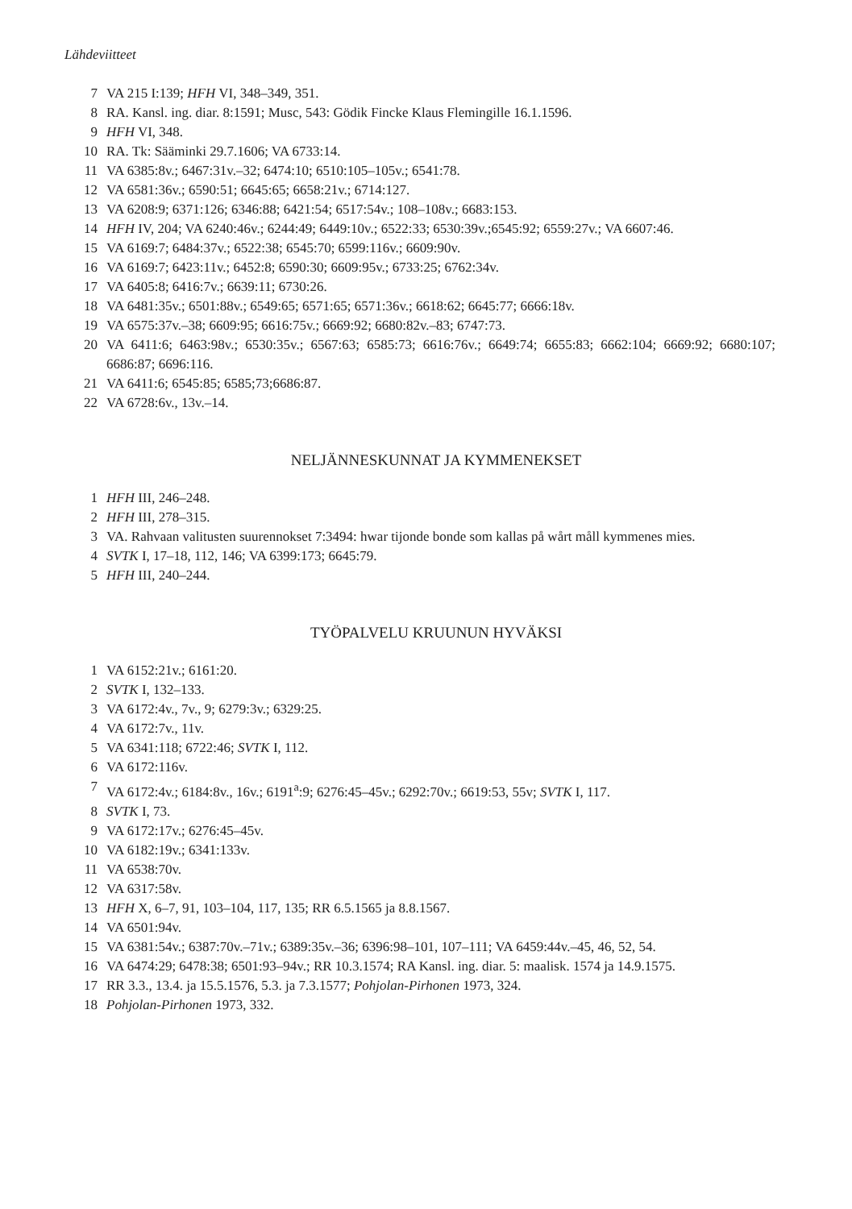Lähdeviitteet
7 VA 215 I:139; HFH VI, 348–349, 351.
8 RA. Kansl. ing. diar. 8:1591; Musc, 543: Gödik Fincke Klaus Flemingille 16.1.1596.
9 HFH VI, 348.
10 RA. Tk: Sääminki 29.7.1606; VA 6733:14.
11 VA 6385:8v.; 6467:31v.–32; 6474:10; 6510:105–105v.; 6541:78.
12 VA 6581:36v.; 6590:51; 6645:65; 6658:21v.; 6714:127.
13 VA 6208:9; 6371:126; 6346:88; 6421:54; 6517:54v.; 108–108v.; 6683:153.
14 HFH IV, 204; VA 6240:46v.; 6244:49; 6449:10v.; 6522:33; 6530:39v.;6545:92; 6559:27v.; VA 6607:46.
15 VA 6169:7; 6484:37v.; 6522:38; 6545:70; 6599:116v.; 6609:90v.
16 VA 6169:7; 6423:11v.; 6452:8; 6590:30; 6609:95v.; 6733:25; 6762:34v.
17 VA 6405:8; 6416:7v.; 6639:11; 6730:26.
18 VA 6481:35v.; 6501:88v.; 6549:65; 6571:65; 6571:36v.; 6618:62; 6645:77; 6666:18v.
19 VA 6575:37v.–38; 6609:95; 6616:75v.; 6669:92; 6680:82v.–83; 6747:73.
20 VA 6411:6; 6463:98v.; 6530:35v.; 6567:63; 6585:73; 6616:76v.; 6649:74; 6655:83; 6662:104; 6669:92; 6680:107; 6686:87; 6696:116.
21 VA 6411:6; 6545:85; 6585;73;6686:87.
22 VA 6728:6v., 13v.–14.
NELJÄNNESKUNNAT JA KYMMENEKSET
1 HFH III, 246–248.
2 HFH III, 278–315.
3 VA. Rahvaan valitusten suurennokset 7:3494: hwar tijonde bonde som kallas på wårt måll kymmenes mies.
4 SVTK I, 17–18, 112, 146; VA 6399:173; 6645:79.
5 HFH III, 240–244.
TYÖPALVELU KRUUNUN HYVÄKSI
1 VA 6152:21v.; 6161:20.
2 SVTK I, 132–133.
3 VA 6172:4v., 7v., 9; 6279:3v.; 6329:25.
4 VA 6172:7v., 11v.
5 VA 6341:118; 6722:46; SVTK I, 112.
6 VA 6172:116v.
7 VA 6172:4v.; 6184:8v., 16v.; 6191<sup>a</sup>:9; 6276:45–45v.; 6292:70v.; 6619:53, 55v; SVTK I, 117.
8 SVTK I, 73.
9 VA 6172:17v.; 6276:45–45v.
10 VA 6182:19v.; 6341:133v.
11 VA 6538:70v.
12 VA 6317:58v.
13 HFH X, 6–7, 91, 103–104, 117, 135; RR 6.5.1565 ja 8.8.1567.
14 VA 6501:94v.
15 VA 6381:54v.; 6387:70v.–71v.; 6389:35v.–36; 6396:98–101, 107–111; VA 6459:44v.–45, 46, 52, 54.
16 VA 6474:29; 6478:38; 6501:93–94v.; RR 10.3.1574; RA Kansl. ing. diar. 5: maalisk. 1574 ja 14.9.1575.
17 RR 3.3., 13.4. ja 15.5.1576, 5.3. ja 7.3.1577; Pohjolan-Pirhonen 1973, 324.
18 Pohjolan-Pirhonen 1973, 332.